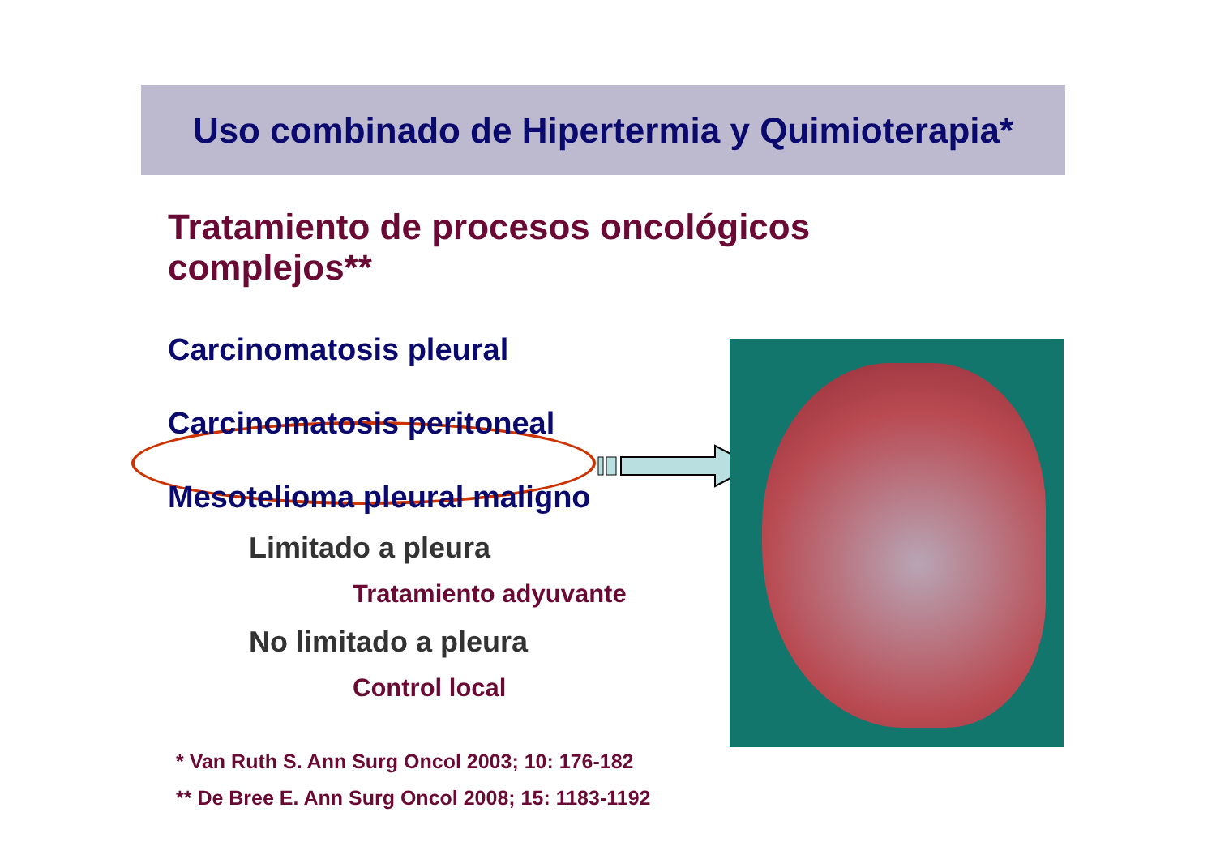Uso combinado de Hipertermia y Quimioterapia*
Tratamiento de procesos oncológicos complejos**
Carcinomatosis pleural
Carcinomatosis peritoneal
Mesotelioma pleural maligno
Limitado a pleura
Tratamiento adyuvante
No limitado a pleura
Control local
* Van Ruth S. Ann Surg Oncol 2003; 10: 176-182
** De Bree E. Ann Surg Oncol 2008; 15: 1183-1192